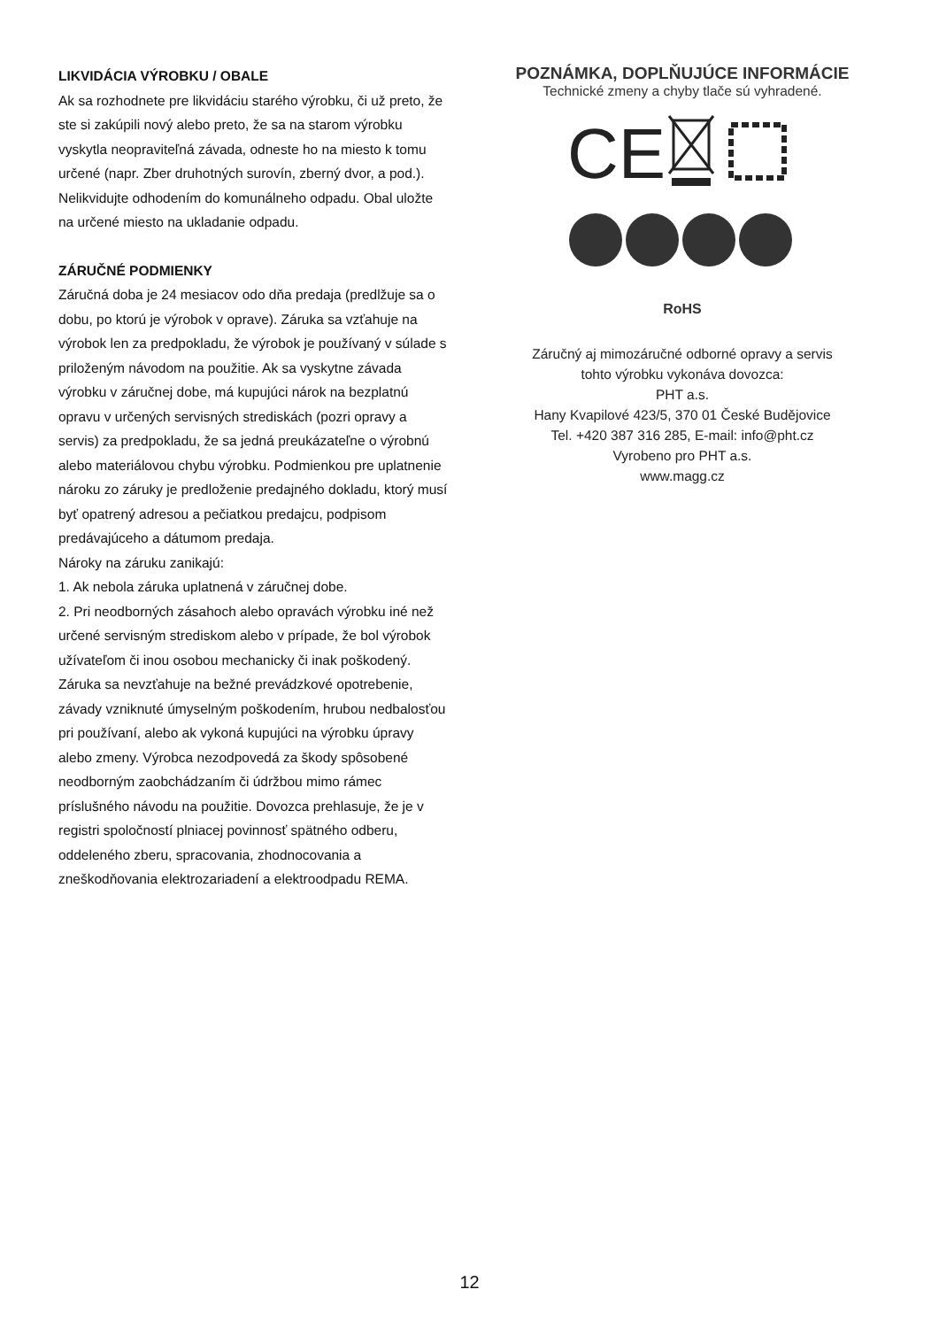LIKVIDÁCIA VÝROBKU / OBALE
Ak sa rozhodnete pre likvidáciu starého výrobku, či už preto, že ste si zakúpili nový alebo preto, že sa na starom výrobku vyskytla neopraviteľná závada, odneste ho na miesto k tomu určené (napr. Zber druhotných surovín, zberný dvor, a pod.). Nelikvidujte odhodením do komunálneho odpadu. Obal uložte na určené miesto na ukladanie odpadu.
ZÁRUČNÉ PODMIENKY
Záručná doba je 24 mesiacov odo dňa predaja (predlžuje sa o dobu, po ktorú je výrobok v oprave). Záruka sa vzťahuje na výrobok len za predpokladu, že výrobok je používaný v súlade s priloženým návodom na použitie. Ak sa vyskytne závada výrobku v záručnej dobe, má kupujúci nárok na bezplatnú opravu v určených servisných strediskách (pozri opravy a servis) za predpokladu, že sa jedná preukázateľne o výrobnú alebo materiálovou chybu výrobku. Podmienkou pre uplatnenie nároku zo záruky je predloženie predajného dokladu, ktorý musí byť opatrený adresou a pečiatkou predajcu, podpisom predávajúceho a dátumom predaja.
Nároky na záruku zanikajú:
1. Ak nebola záruka uplatnená v záručnej dobe.
2. Pri neodborných zásahoch alebo opravách výrobku iné než určené servisným strediskom alebo v prípade, že bol výrobok užívateľom či inou osobou mechanicky či inak poškodený.
Záruka sa nevzťahuje na bežné prevádzkové opotrebenie, závady vzniknuté úmyselným poškodením, hrubou nedbalosťou pri používaní, alebo ak vykoná kupujúci na výrobku úpravy alebo zmeny. Výrobca nezodpovedá za škody spôsobené neodborným zaobchádzaním či údržbou mimo rámec príslušného návodu na použitie. Dovozca prehlasuje, že je v registri spoločností plniacej povinnosť spätného odberu, oddeleného zberu, spracovania, zhodnocovania a zneškodňovania elektrozariadení a elektroodpadu REMA.
POZNÁMKA, DOPLŇUJÚCE INFORMÁCIE
Technické zmeny a chyby tlače sú vyhradené.
CE
RoHS
Záručný aj mimozáručné odborné opravy a servis
tohto výrobku vykonáva dovozca:
PHT a.s.
Hany Kvapilové 423/5, 370 01 České Budějovice
Tel. +420 387 316 285, E-mail: info@pht.cz
Vyrobeno pro PHT a.s.
www.magg.cz
12